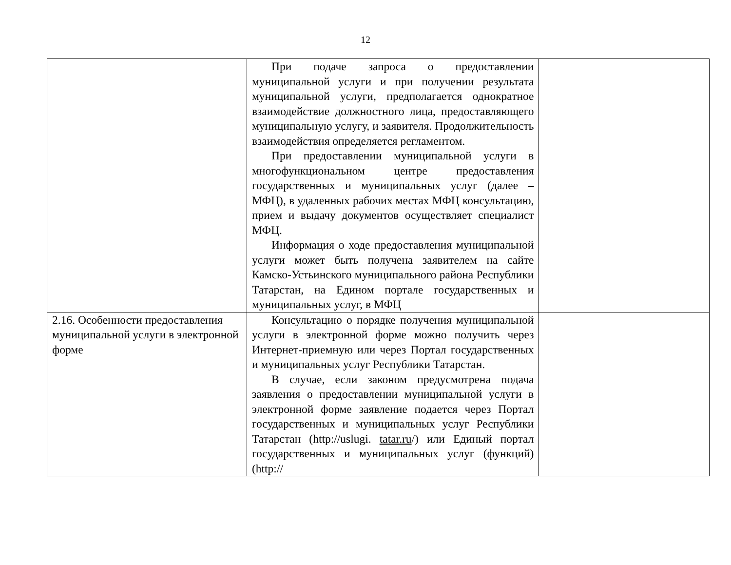12
| | При подаче запроса о предоставлении муниципальной услуги и при получении результата муниципальной услуги, предполагается однократное взаимодействие должностного лица, предоставляющего муниципальную услугу, и заявителя. Продолжительность взаимодействия определяется регламентом. При предоставлении муниципальной услуги в многофункциональном центре предоставления государственных и муниципальных услуг (далее – МФЦ), в удаленных рабочих местах МФЦ консультацию, прием и выдачу документов осуществляет специалист МФЦ. Информация о ходе предоставления муниципальной услуги может быть получена заявителем на сайте Камско-Устьинского муниципального района Республики Татарстан, на Едином портале государственных и муниципальных услуг, в МФЦ | |
| 2.16. Особенности предоставления муниципальной услуги в электронной форме | Консультацию о порядке получения муниципальной услуги в электронной форме можно получить через Интернет-приемную или через Портал государственных и муниципальных услуг Республики Татарстан. В случае, если законом предусмотрена подача заявления о предоставлении муниципальной услуги в электронной форме заявление подается через Портал государственных и муниципальных услуг Республики Татарстан (http://uslugi. tatar.ru /) или Единый портал государственных и муниципальных услуг (функций) (http:// | |